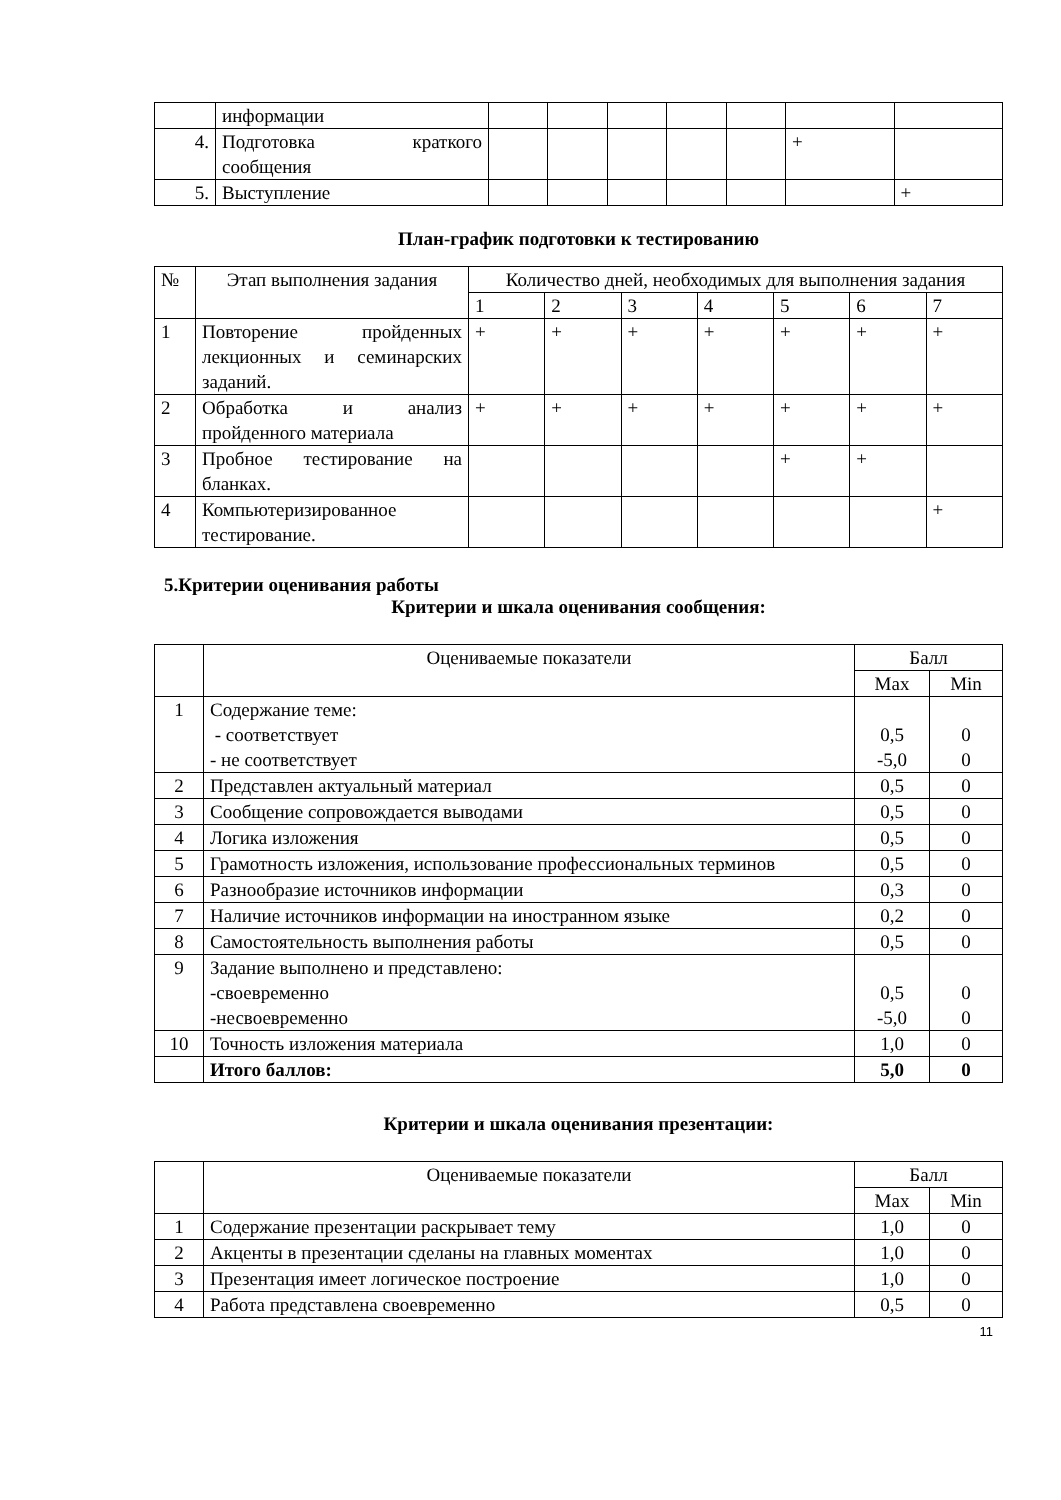| | информации | | | | | | | |
| 4. | Подготовка краткого сообщения | | | | | | + | |
| 5. | Выступление | | | | | | | + |
План-график подготовки к тестированию
| № | Этап выполнения задания | Количество дней, необходимых для выполнения задания | | | | | | |
| --- | --- | --- | --- | --- | --- | --- | --- | --- |
| | | 1 | 2 | 3 | 4 | 5 | 6 | 7 |
| 1 | Повторение пройденных лекционных и семинарских заданий. | + | + | + | + | + | + | + |
| 2 | Обработка и анализ пройденного материала | + | + | + | + | + | + | + |
| 3 | Пробное тестирование на бланках. | | | | | + | + | |
| 4 | Компьютеризированное тестирование. | | | | | | | + |
5.Критерии оценивания работы
Критерии и шкала оценивания сообщения:
| | Оцениваемые показатели | Балл | |
| --- | --- | --- | --- |
| | | Max | Min |
| 1 | Содержание теме: - соответствует - не соответствует | 0,5 -5,0 | 0 0 |
| 2 | Представлен актуальный материал | 0,5 | 0 |
| 3 | Сообщение сопровождается выводами | 0,5 | 0 |
| 4 | Логика изложения | 0,5 | 0 |
| 5 | Грамотность изложения, использование профессиональных терминов | 0,5 | 0 |
| 6 | Разнообразие источников информации | 0,3 | 0 |
| 7 | Наличие источников информации на иностранном языке | 0,2 | 0 |
| 8 | Самостоятельность выполнения работы | 0,5 | 0 |
| 9 | Задание выполнено и представлено: -своевременно -несвоевременно | 0,5 -5,0 | 0 0 |
| 10 | Точность изложения материала | 1,0 | 0 |
| | Итого баллов: | 5,0 | 0 |
Критерии и шкала оценивания презентации:
| | Оцениваемые показатели | Балл | |
| --- | --- | --- | --- |
| | | Max | Min |
| 1 | Содержание презентации раскрывает тему | 1,0 | 0 |
| 2 | Акценты в презентации сделаны на главных моментах | 1,0 | 0 |
| 3 | Презентация имеет логическое построение | 1,0 | 0 |
| 4 | Работа представлена своевременно | 0,5 | 0 |
11